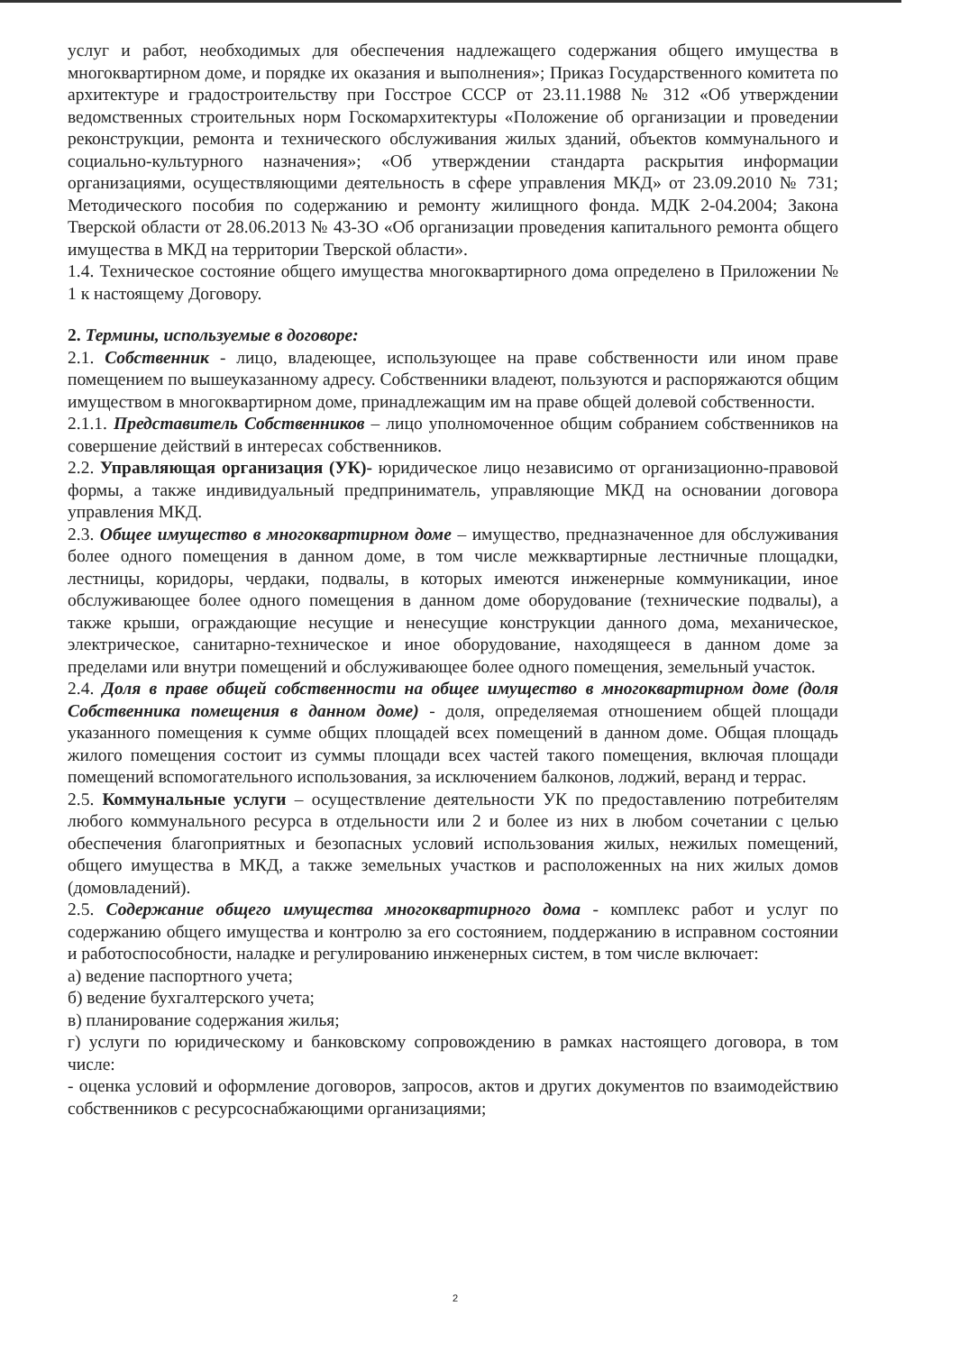услуг и работ, необходимых для обеспечения надлежащего содержания общего имущества в многоквартирном доме, и порядке их оказания и выполнения»; Приказ Государственного комитета по архитектуре и градостроительству при Госстрое СССР от 23.11.1988 № 312 «Об утверждении ведомственных строительных норм Госкомархитектуры «Положение об организации и проведении реконструкции, ремонта и технического обслуживания жилых зданий, объектов коммунального и социально-культурного назначения»; «Об утверждении стандарта раскрытия информации организациями, осуществляющими деятельность в сфере управления МКД» от 23.09.2010 № 731; Методического пособия по содержанию и ремонту жилищного фонда. МДК 2-04.2004; Закона Тверской области от 28.06.2013 № 43-ЗО «Об организации проведения капитального ремонта общего имущества в МКД на территории Тверской области».
1.4. Техническое состояние общего имущества многоквартирного дома определено в Приложении № 1 к настоящему Договору.
2. Термины, используемые в договоре:
2.1. Собственник - лицо, владеющее, использующее на праве собственности или ином праве помещением по вышеуказанному адресу. Собственники владеют, пользуются и распоряжаются общим имуществом в многоквартирном доме, принадлежащим им на праве общей долевой собственности.
2.1.1. Представитель Собственников – лицо уполномоченное общим собранием собственников на совершение действий в интересах собственников.
2.2. Управляющая организация (УК)- юридическое лицо независимо от организационно-правовой формы, а также индивидуальный предприниматель, управляющие МКД на основании договора управления МКД.
2.3. Общее имущество в многоквартирном доме – имущество, предназначенное для обслуживания более одного помещения в данном доме, в том числе межквартирные лестничные площадки, лестницы, коридоры, чердаки, подвалы, в которых имеются инженерные коммуникации, иное обслуживающее более одного помещения в данном доме оборудование (технические подвалы), а также крыши, ограждающие несущие и ненесущие конструкции данного дома, механическое, электрическое, санитарно-техническое и иное оборудование, находящееся в данном доме за пределами или внутри помещений и обслуживающее более одного помещения, земельный участок.
2.4. Доля в праве общей собственности на общее имущество в многоквартирном доме (доля Собственника помещения в данном доме) - доля, определяемая отношением общей площади указанного помещения к сумме общих площадей всех помещений в данном доме. Общая площадь жилого помещения состоит из суммы площади всех частей такого помещения, включая площади помещений вспомогательного использования, за исключением балконов, лоджий, веранд и террас.
2.5. Коммунальные услуги – осуществление деятельности УК по предоставлению потребителям любого коммунального ресурса в отдельности или 2 и более из них в любом сочетании с целью обеспечения благоприятных и безопасных условий использования жилых, нежилых помещений, общего имущества в МКД, а также земельных участков и расположенных на них жилых домов (домовладений).
2.5. Содержание общего имущества многоквартирного дома - комплекс работ и услуг по содержанию общего имущества и контролю за его состоянием, поддержанию в исправном состоянии и работоспособности, наладке и регулированию инженерных систем, в том числе включает:
а) ведение паспортного учета;
б) ведение бухгалтерского учета;
в) планирование содержания жилья;
г) услуги по юридическому и банковскому сопровождению в рамках настоящего договора, в том числе:
- оценка условий и оформление договоров, запросов, актов и других документов по взаимодействию собственников с ресурсоснабжающими организациями;
2